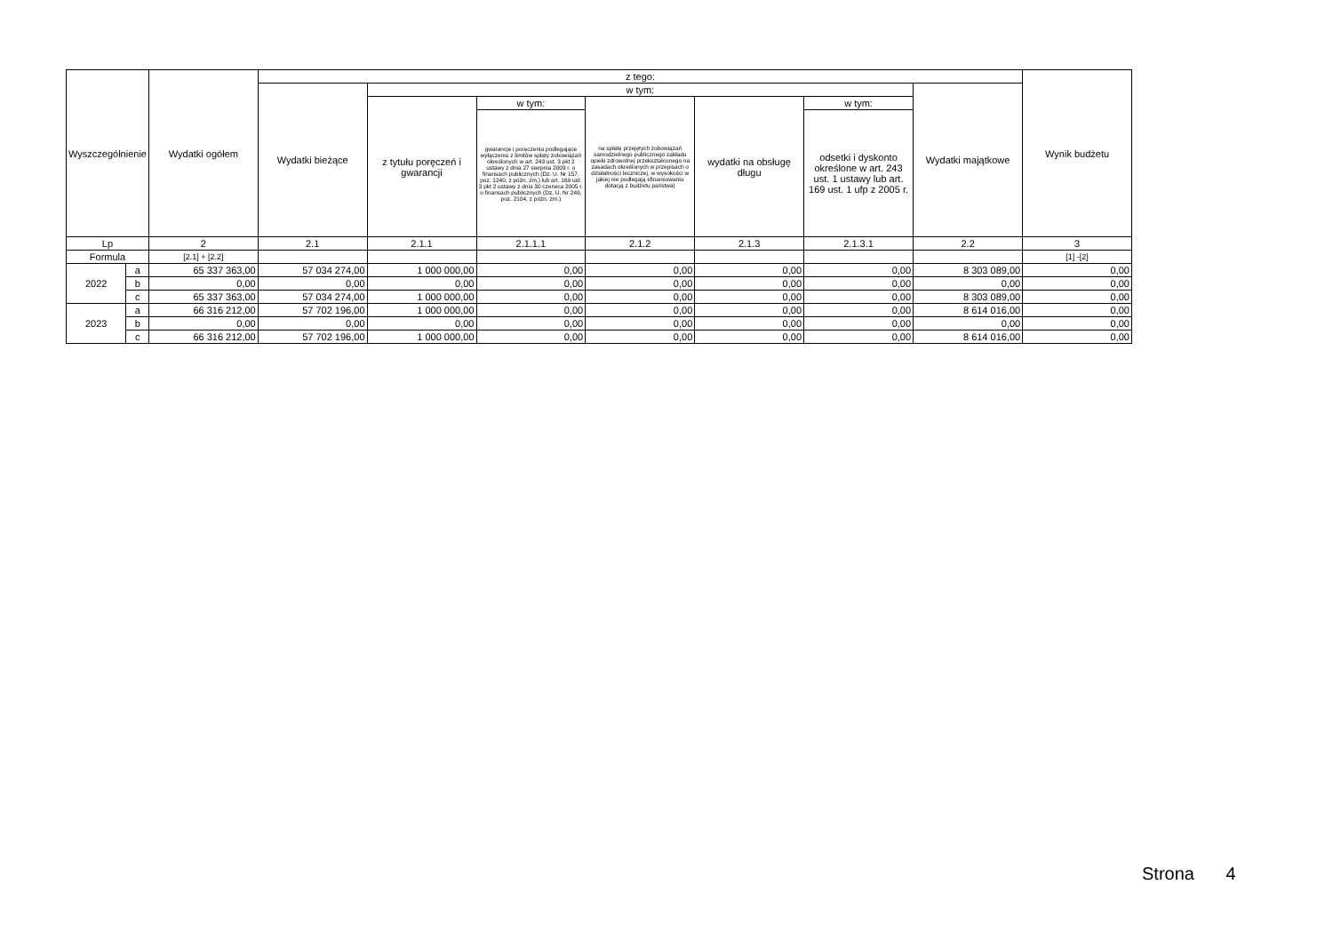| Wyszczególnienie | | Wydatki ogółem | z tego: | | | | | | | Wynik budżetu |
| --- | --- | --- | --- | --- | --- | --- | --- | --- | --- | --- |
| | | | Wydatki bieżące | w tym: | | | | | Wydatki majątkowe | |
| | | | | z tytułu poręczeń i gwarancji | w tym: | na spłatę przejętych zobowiązań samodzielnego publicznego zakładu opieki zdrowotnej przekształconego na zasadach określonych w przepisach o działalności leczniczej, w wysokości w jakiej nie podlegają sfinansowaniu dotacją z budżetu państwa) | wydatki na obsługę długu | w tym: | | |
| | | | | | gwarancje i poręczenia podlegające wyłączeniu z limitów spłaty zobowiązań określonych w art. 243 ust. 3 pkt 2 ustawy z dnia 27 sierpnia 2009 r. o finansach publicznych (Dz. U. Nr 157, poz. 1240, z późn. zm.) lub art. 169 ust. 3 pkt 2 ustawy z dnia 30 czerwca 2005 r. o finansach publicznych (Dz. U. Nr 249, poz. 2104, z późn. zm.) | | | odsetki i dyskonto określone w art. 243 ust. 1 ustawy lub art. 169 ust. 1 ufp z 2005 r. | | |
| Lp | | 2 | 2.1 | 2.1.1 | 2.1.1.1 | 2.1.2 | 2.1.3 | 2.1.3.1 | 2.2 | 3 |
| Formula | | [2.1] + [2.2] | | | | | | | | [1] -[2] |
| 2022 | a | 65 337 363,00 | 57 034 274,00 | 1 000 000,00 | 0,00 | 0,00 | 0,00 | 0,00 | 8 303 089,00 | 0,00 |
| | b | 0,00 | 0,00 | 0,00 | 0,00 | 0,00 | 0,00 | 0,00 | 0,00 | 0,00 |
| | c | 65 337 363,00 | 57 034 274,00 | 1 000 000,00 | 0,00 | 0,00 | 0,00 | 0,00 | 8 303 089,00 | 0,00 |
| 2023 | a | 66 316 212,00 | 57 702 196,00 | 1 000 000,00 | 0,00 | 0,00 | 0,00 | 0,00 | 8 614 016,00 | 0,00 |
| | b | 0,00 | 0,00 | 0,00 | 0,00 | 0,00 | 0,00 | 0,00 | 0,00 | 0,00 |
| | c | 66 316 212,00 | 57 702 196,00 | 1 000 000,00 | 0,00 | 0,00 | 0,00 | 0,00 | 8 614 016,00 | 0,00 |
Strona 4